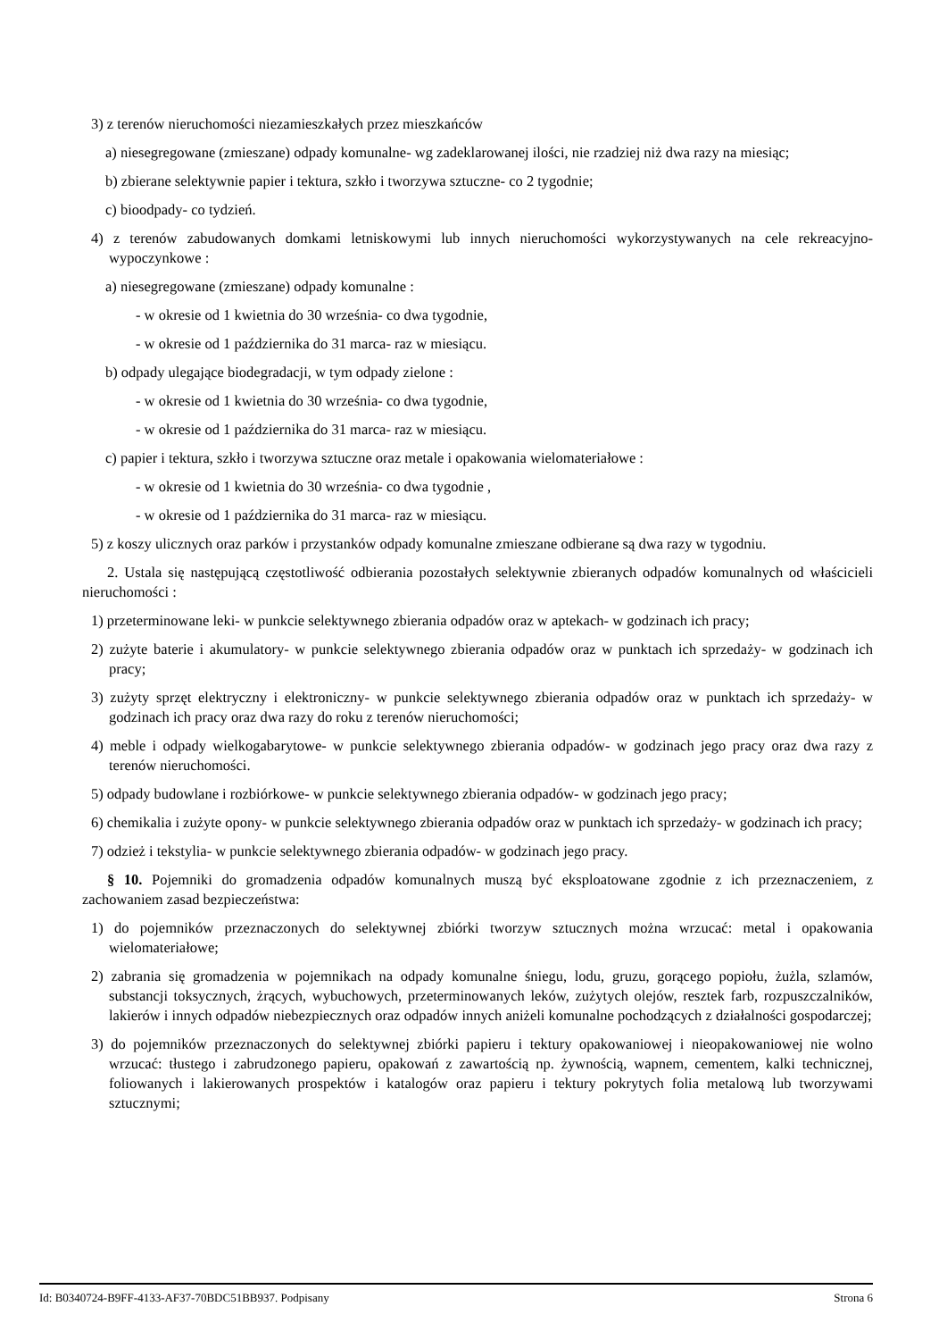3) z terenów nieruchomości niezamieszkałych przez mieszkańców
a) niesegregowane (zmieszane) odpady komunalne- wg zadeklarowanej ilości, nie rzadziej niż dwa razy na miesiąc;
b) zbierane selektywnie papier i tektura, szkło i tworzywa sztuczne- co 2 tygodnie;
c) bioodpady- co tydzień.
4) z terenów zabudowanych domkami letniskowymi lub innych nieruchomości wykorzystywanych na cele rekreacyjno-wypoczynkowe :
a) niesegregowane (zmieszane) odpady komunalne :
- w okresie od 1 kwietnia do 30 września- co dwa tygodnie,
- w okresie od 1 października do 31 marca- raz w miesiącu.
b) odpady ulegające biodegradacji, w tym odpady zielone :
- w okresie od 1 kwietnia do 30 września- co dwa tygodnie,
- w okresie od 1 października do 31 marca- raz w miesiącu.
c) papier i tektura, szkło i tworzywa sztuczne oraz metale i opakowania wielomateriałowe :
- w okresie od 1 kwietnia do 30 września- co dwa tygodnie ,
- w okresie od 1 października do 31 marca- raz w miesiącu.
5) z koszy ulicznych oraz parków i przystanków odpady komunalne zmieszane odbierane są dwa razy w tygodniu.
2. Ustala się następującą częstotliwość odbierania pozostałych selektywnie zbieranych odpadów komunalnych od właścicieli nieruchomości :
1) przeterminowane leki- w punkcie selektywnego zbierania odpadów oraz w aptekach- w godzinach ich pracy;
2) zużyte baterie i akumulatory- w punkcie selektywnego zbierania odpadów oraz w punktach ich sprzedaży- w godzinach ich pracy;
3) zużyty sprzęt elektryczny i elektroniczny- w punkcie selektywnego zbierania odpadów oraz w punktach ich sprzedaży- w godzinach ich pracy oraz dwa razy do roku z terenów nieruchomości;
4) meble i odpady wielkogabarytowe- w punkcie selektywnego zbierania odpadów- w godzinach jego pracy oraz dwa razy z terenów nieruchomości.
5) odpady budowlane i rozbiórkowe- w punkcie selektywnego zbierania odpadów- w godzinach jego pracy;
6) chemikalia i zużyte opony- w punkcie selektywnego zbierania odpadów oraz w punktach ich sprzedaży- w godzinach ich pracy;
7) odzież i tekstylia- w punkcie selektywnego zbierania odpadów- w godzinach jego pracy.
§ 10. Pojemniki do gromadzenia odpadów komunalnych muszą być eksploatowane zgodnie z ich przeznaczeniem, z zachowaniem zasad bezpieczeństwa:
1) do pojemników przeznaczonych do selektywnej zbiórki tworzyw sztucznych można wrzucać: metal i opakowania wielomateriałowe;
2) zabrania się gromadzenia w pojemnikach na odpady komunalne śniegu, lodu, gruzu, gorącego popiołu, żużla, szlamów, substancji toksycznych, żrących, wybuchowych, przeterminowanych leków, zużytych olejów, resztek farb, rozpuszczalników, lakierów i innych odpadów niebezpiecznych oraz odpadów innych aniżeli komunalne pochodzących z działalności gospodarczej;
3) do pojemników przeznaczonych do selektywnej zbiórki papieru i tektury opakowaniowej i nieopakowaniowej nie wolno wrzucać: tłustego i zabrudzonego papieru, opakowań z zawartością np. żywnością, wapnem, cementem, kalki technicznej, foliowanych i lakierowanych prospektów i katalogów oraz papieru i tektury pokrytych folia metalową lub tworzywami sztucznymi;
Id: B0340724-B9FF-4133-AF37-70BDC51BB937. Podpisany Strona 6